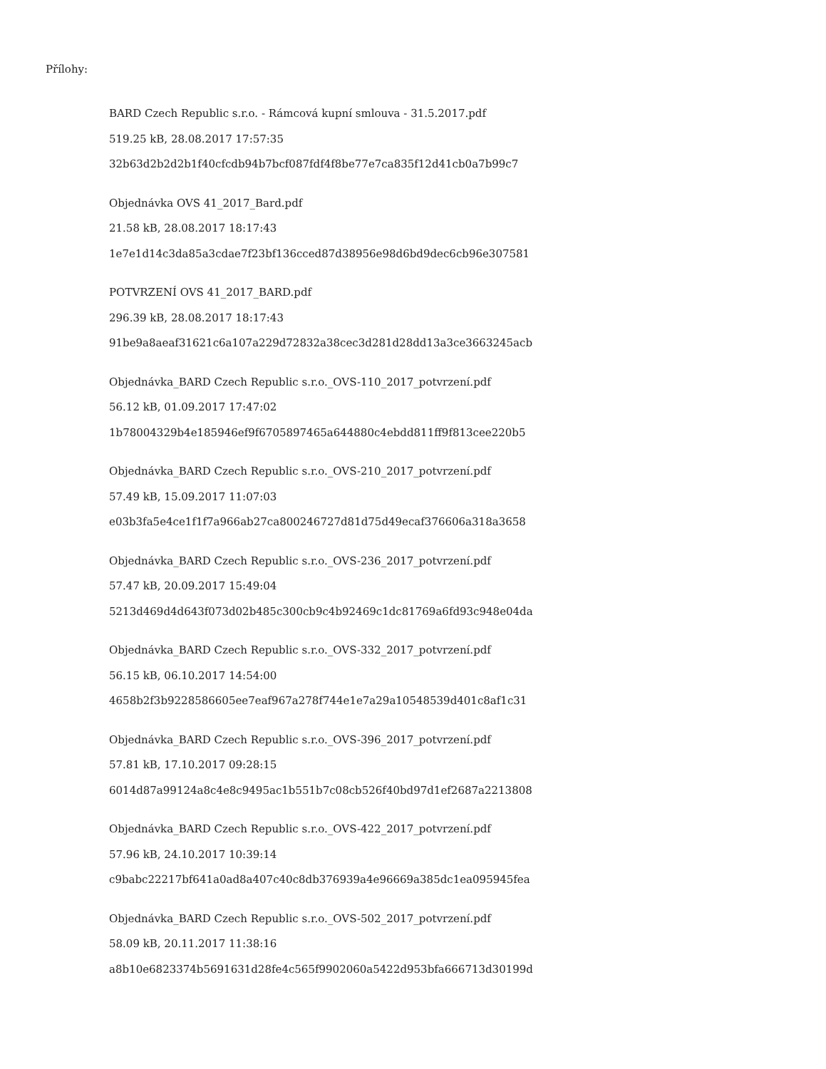Přílohy:
BARD Czech Republic s.r.o. - Rámcová kupní smlouva - 31.5.2017.pdf
519.25 kB, 28.08.2017 17:57:35
32b63d2b2d2b1f40cfcdb94b7bcf087fdf4f8be77e7ca835f12d41cb0a7b99c7
Objednávka OVS 41_2017_Bard.pdf
21.58 kB, 28.08.2017 18:17:43
1e7e1d14c3da85a3cdae7f23bf136cced87d38956e98d6bd9dec6cb96e307581
POTVRZENÍ OVS 41_2017_BARD.pdf
296.39 kB, 28.08.2017 18:17:43
91be9a8aeaf31621c6a107a229d72832a38cec3d281d28dd13a3ce3663245acb
Objednávka_BARD Czech Republic s.r.o._OVS-110_2017_potvrzení.pdf
56.12 kB, 01.09.2017 17:47:02
1b78004329b4e185946ef9f6705897465a644880c4ebdd811ff9f813cee220b5
Objednávka_BARD Czech Republic s.r.o._OVS-210_2017_potvrzení.pdf
57.49 kB, 15.09.2017 11:07:03
e03b3fa5e4ce1f1f7a966ab27ca800246727d81d75d49ecaf376606a318a3658
Objednávka_BARD Czech Republic s.r.o._OVS-236_2017_potvrzení.pdf
57.47 kB, 20.09.2017 15:49:04
5213d469d4d643f073d02b485c300cb9c4b92469c1dc81769a6fd93c948e04da
Objednávka_BARD Czech Republic s.r.o._OVS-332_2017_potvrzení.pdf
56.15 kB, 06.10.2017 14:54:00
4658b2f3b9228586605ee7eaf967a278f744e1e7a29a10548539d401c8af1c31
Objednávka_BARD Czech Republic s.r.o._OVS-396_2017_potvrzení.pdf
57.81 kB, 17.10.2017 09:28:15
6014d87a99124a8c4e8c9495ac1b551b7c08cb526f40bd97d1ef2687a2213808
Objednávka_BARD Czech Republic s.r.o._OVS-422_2017_potvrzení.pdf
57.96 kB, 24.10.2017 10:39:14
c9babc22217bf641a0ad8a407c40c8db376939a4e96669a385dc1ea095945fea
Objednávka_BARD Czech Republic s.r.o._OVS-502_2017_potvrzení.pdf
58.09 kB, 20.11.2017 11:38:16
a8b10e6823374b5691631d28fe4c565f9902060a5422d953bfa666713d30199d